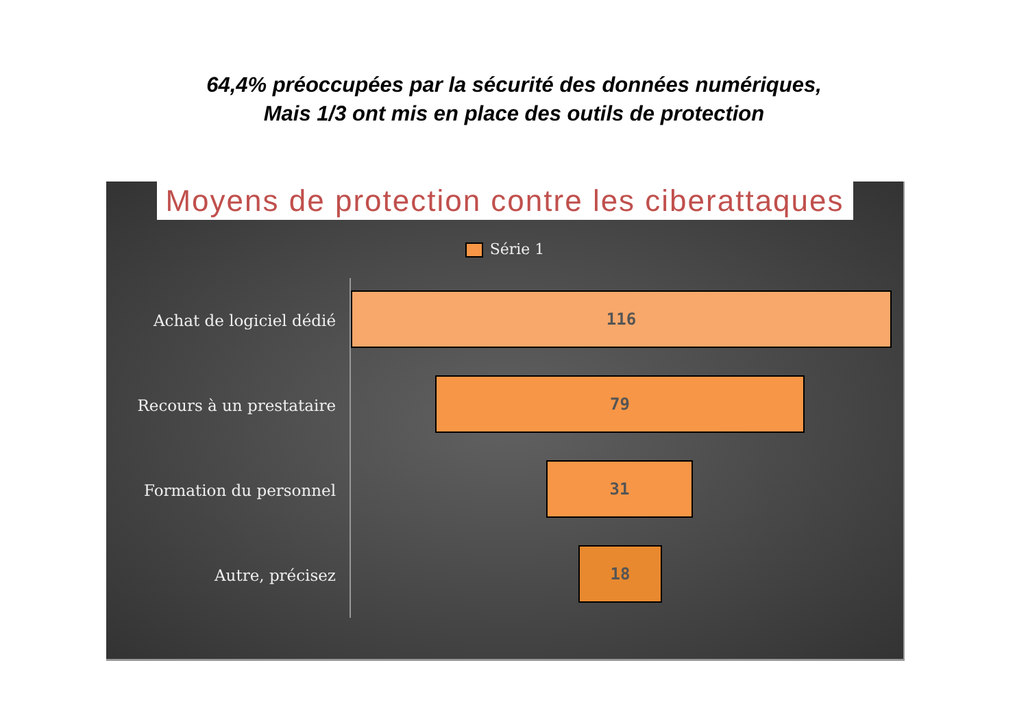64,4% préoccupées par la sécurité des données numériques,
Mais 1/3 ont mis en place des outils de protection
Moyens de protection contre les ciberattaques
Série 1
Achat de logiciel dédié
116
Recours à un prestataire
79
Formation du personnel
31
Autre, précisez
18